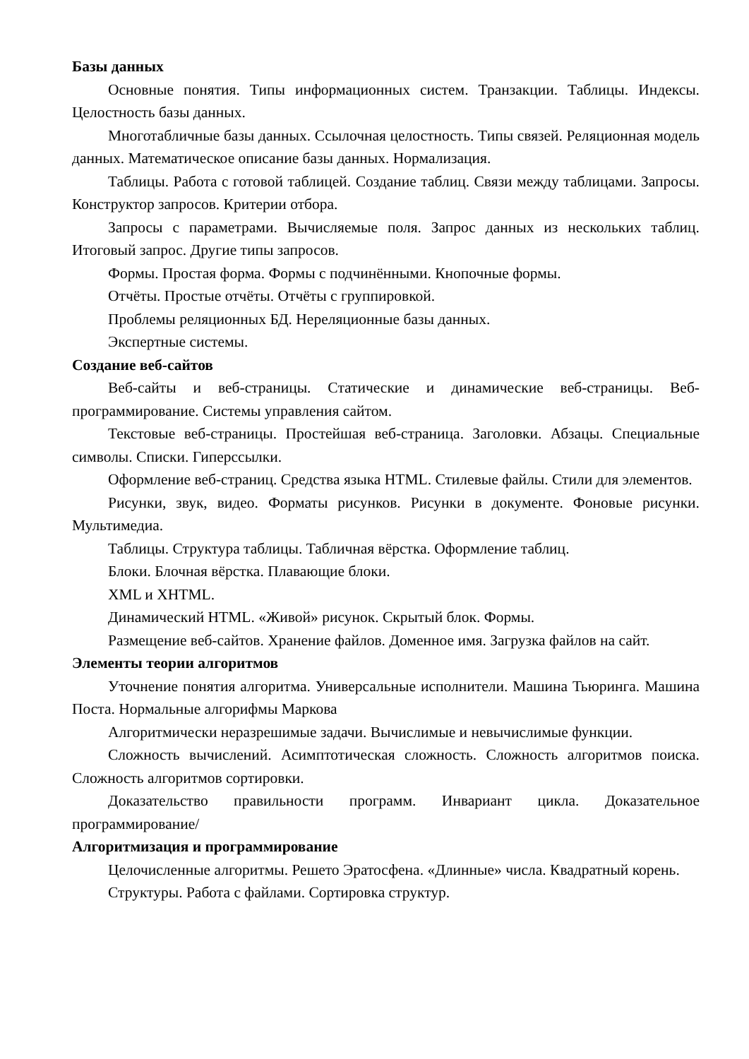Базы данных
Основные понятия. Типы информационных систем. Транзакции. Таблицы. Индексы. Целостность базы данных.
Многотабличные базы данных. Ссылочная целостность. Типы связей. Реляционная модель данных. Математическое описание базы данных. Нормализация.
Таблицы. Работа с готовой таблицей. Создание таблиц. Связи между таблицами. Запросы. Конструктор запросов. Критерии отбора.
Запросы с параметрами. Вычисляемые поля. Запрос данных из нескольких таблиц. Итоговый запрос. Другие типы запросов.
Формы. Простая форма. Формы с подчинёнными. Кнопочные формы.
Отчёты. Простые отчёты. Отчёты с группировкой.
Проблемы реляционных БД. Нереляционные базы данных.
Экспертные системы.
Создание веб-сайтов
Веб-сайты и веб-страницы. Статические и динамические веб-страницы. Веб-программирование. Системы управления сайтом.
Текстовые веб-страницы. Простейшая веб-страница. Заголовки. Абзацы. Специальные символы. Списки. Гиперссылки.
Оформление веб-страниц. Средства языка HTML. Стилевые файлы. Стили для элементов.
Рисунки, звук, видео. Форматы рисунков. Рисунки в документе. Фоновые рисунки. Мультимедиа.
Таблицы. Структура таблицы. Табличная вёрстка. Оформление таблиц.
Блоки. Блочная вёрстка. Плавающие блоки.
XML и XHTML.
Динамический HTML. «Живой» рисунок. Скрытый блок. Формы.
Размещение веб-сайтов. Хранение файлов. Доменное имя. Загрузка файлов на сайт.
Элементы теории алгоритмов
Уточнение понятия алгоритма. Универсальные исполнители. Машина Тьюринга. Машина Поста. Нормальные алгорифмы Маркова
Алгоритмически неразрешимые задачи. Вычислимые и невычислимые функции.
Сложность вычислений. Асимптотическая сложность. Сложность алгоритмов поиска. Сложность алгоритмов сортировки.
Доказательство правильности программ. Инвариант цикла. Доказательное программирование/
Алгоритмизация и программирование
Целочисленные алгоритмы. Решето Эратосфена. «Длинные» числа. Квадратный корень.
Структуры. Работа с файлами. Сортировка структур.